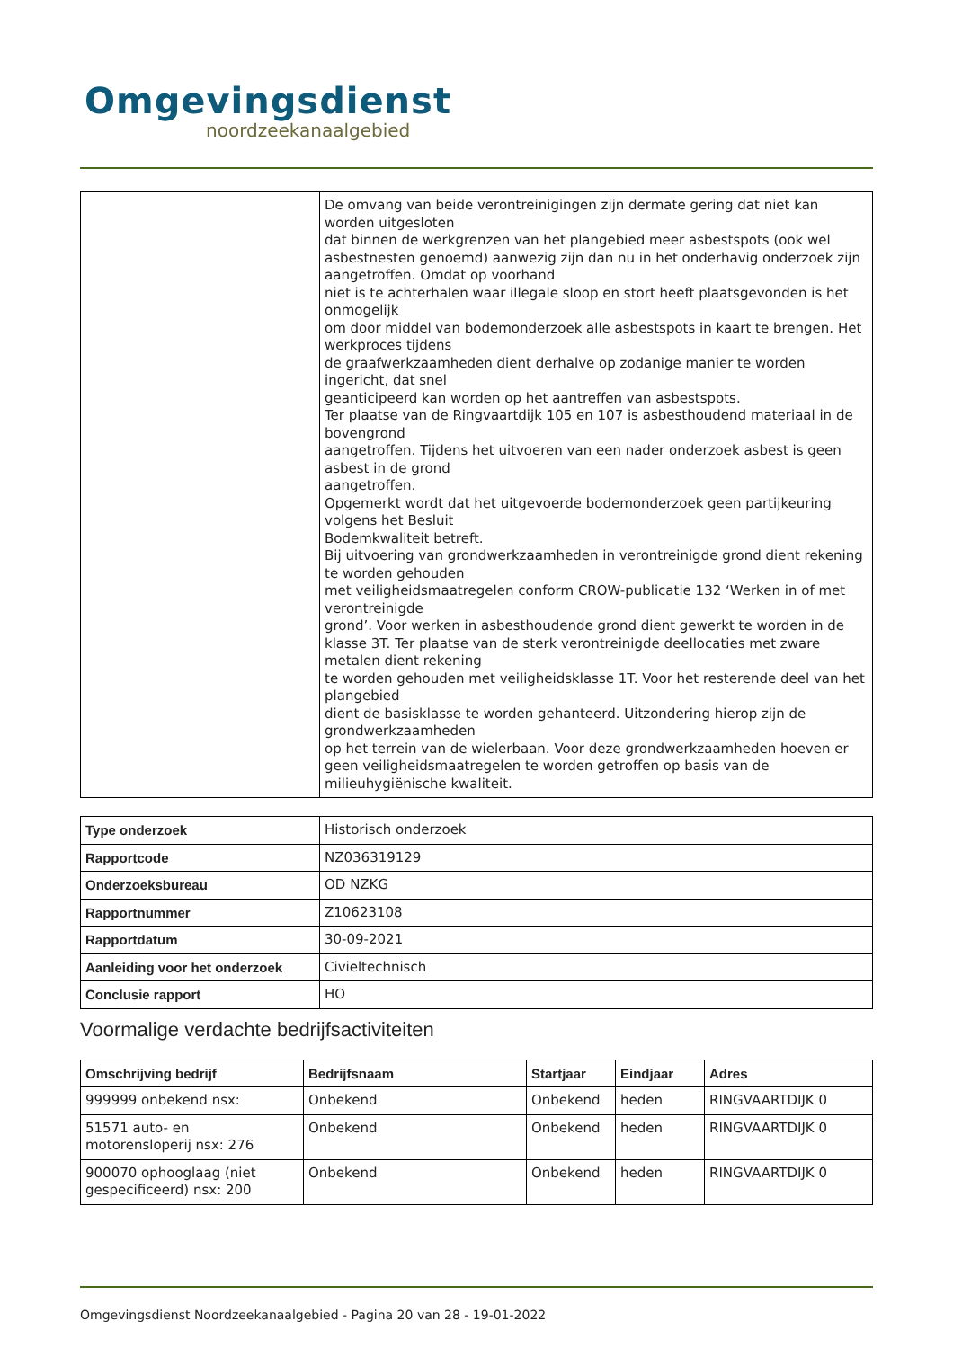Omgevingsdienst
noordzeekanaalgebied
| | De omvang van beide verontreinigingen zijn dermate gering dat niet kan worden uitgesloten dat binnen de werkgrenzen van het plangebied meer asbestspots (ook wel asbestnesten genoemd) aanwezig zijn dan nu in het onderhavig onderzoek zijn aangetroffen. Omdat op voorhand niet is te achterhalen waar illegale sloop en stort heeft plaatsgevonden is het onmogelijk om door middel van bodemonderzoek alle asbestspots in kaart te brengen. Het werkproces tijdens de graafwerkzaamheden dient derhalve op zodanige manier te worden ingericht, dat snel geanticipeerd kan worden op het aantreffen van asbestspots. Ter plaatse van de Ringvaartdijk 105 en 107 is asbesthoudend materiaal in de bovengrond aangetroffen. Tijdens het uitvoeren van een nader onderzoek asbest is geen asbest in de grond aangetroffen. Opgemerkt wordt dat het uitgevoerde bodemonderzoek geen partijkeuring volgens het Besluit Bodemkwaliteit betreft. Bij uitvoering van grondwerkzaamheden in verontreinigde grond dient rekening te worden gehouden met veiligheidsmaatregelen conform CROW-publicatie 132 ‘Werken in of met verontreinigde grond’. Voor werken in asbesthoudende grond dient gewerkt te worden in de klasse 3T. Ter plaatse van de sterk verontreinigde deellocaties met zware metalen dient rekening te worden gehouden met veiligheidsklasse 1T. Voor het resterende deel van het plangebied dient de basisklasse te worden gehanteerd. Uitzondering hierop zijn de grondwerkzaamheden op het terrein van de wielerbaan. Voor deze grondwerkzaamheden hoeven er geen veiligheidsmaatregelen te worden getroffen op basis van de milieuhygiënische kwaliteit. |
| Type onderzoek | Historisch onderzoek |
| Rapportcode | NZ036319129 |
| Onderzoeksbureau | OD NZKG |
| Rapportnummer | Z10623108 |
| Rapportdatum | 30-09-2021 |
| Aanleiding voor het onderzoek | Civieltechnisch |
| Conclusie rapport | HO |
Voormalige verdachte bedrijfsactiviteiten
| Omschrijving bedrijf | Bedrijfsnaam | Startjaar | Eindjaar | Adres |
| --- | --- | --- | --- | --- |
| 999999 onbekend nsx: | Onbekend | Onbekend | heden | RINGVAARTDIJK 0 |
| 51571 auto- en motorensloperij nsx: 276 | Onbekend | Onbekend | heden | RINGVAARTDIJK 0 |
| 900070 ophooglaag (niet gespecificeerd) nsx: 200 | Onbekend | Onbekend | heden | RINGVAARTDIJK 0 |
Omgevingsdienst Noordzeekanaalgebied - Pagina 20 van 28 - 19-01-2022